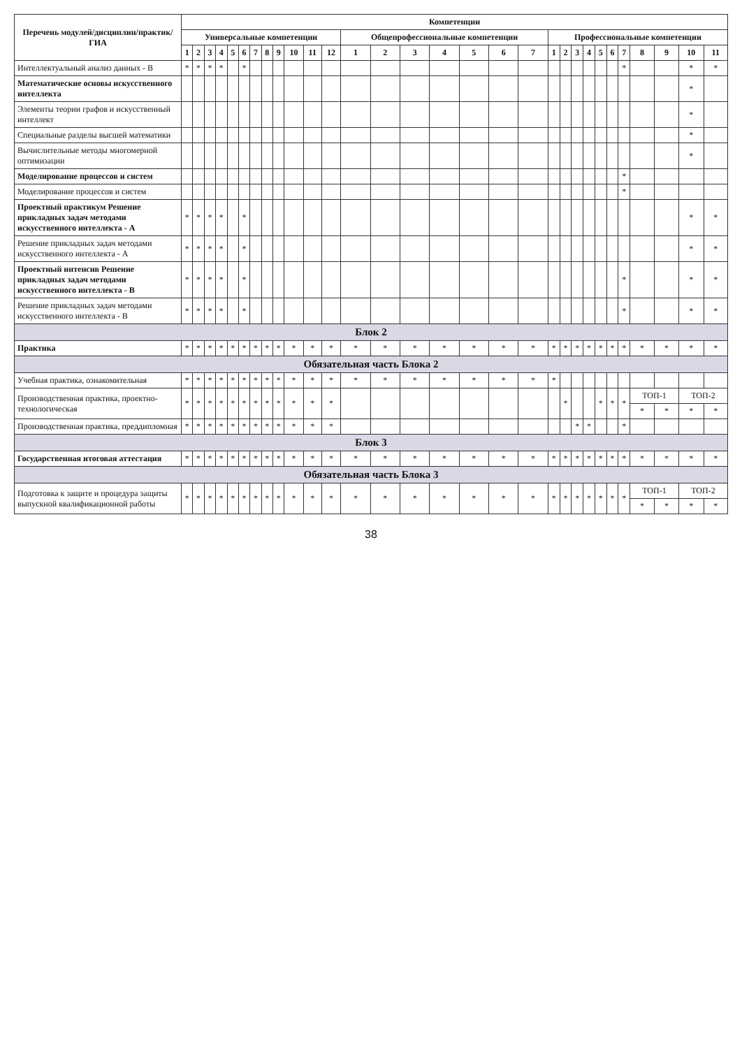| Перечень модулей/дисциплин/практик/ГИА | Компетенции | | | | | | | | | | | | | | | | | | | | | | | | | | | | | |
| --- | --- | --- | --- | --- | --- | --- | --- | --- | --- | --- | --- | --- | --- | --- | --- | --- | --- | --- | --- | --- | --- | --- | --- | --- | --- | --- | --- | --- | --- | --- |
| | Универсальные компетенции | | | | | | | | | | | | Общепрофессиональные компетенции | | | | | | | Профессиональные компетенции | | | | | | | | | | |
| | 1 | 2 | 3 | 4 | 5 | 6 | 7 | 8 | 9 | 10 | 11 | 12 | 1 | 2 | 3 | 4 | 5 | 6 | 7 | 1 | 2 | 3 | 4 | 5 | 6 | 7 | 8 | 9 | 10 | 11 |
| Интеллектуальный анализ данных - В | * | * | * | * | | * | | | | | | | | | | | | | | | | | | | | * | | | * | * |
| Математические основы искусственного интеллекта | | | | | | | | | | | | | | | | | | | | | | | | | | | | | * | |
| Элементы теории графов и искусственный интеллект | | | | | | | | | | | | | | | | | | | | | | | | | | | | | * | |
| Специальные разделы высшей математики | | | | | | | | | | | | | | | | | | | | | | | | | | | | | * | |
| Вычислительные методы многомерной оптимизации | | | | | | | | | | | | | | | | | | | | | | | | | | | | | * | |
| Моделирование процессов и систем | | | | | | | | | | | | | | | | | | | | | | | | | | * | | | | |
| Моделирование процессов и систем | | | | | | | | | | | | | | | | | | | | | | | | | | * | | | | |
| Проектный практикум Решение прикладных задач методами искусственного интеллекта - А | * | * | * | * | | * | | | | | | | | | | | | | | | | | | | | | | | * | * |
| Решение прикладных задач методами искусственного интеллекта - А | * | * | * | * | | * | | | | | | | | | | | | | | | | | | | | | | | * | * |
| Проектный интенсив Решение прикладных задач методами искусственного интеллекта - В | * | * | * | * | | * | | | | | | | | | | | | | | | | | | | | * | | | * | * |
| Решение прикладных задач методами искусственного интеллекта - В | * | * | * | * | | * | | | | | | | | | | | | | | | | | | | | * | | | * | * |
| Блок 2 | | | | | | | | | | | | | | | | | | | | | | | | | | | | | | |
| Практика | * | * | * | * | * | * | * | * | * | * | * | * | * | * | * | * | * | * | * | * | * | * | * | * | * | * | * | * | * | * |
| Обязательная часть Блока 2 | | | | | | | | | | | | | | | | | | | | | | | | | | | | | | |
| Учебная практика, ознакомительная | * | * | * | * | * | * | * | * | * | * | * | * | * | * | * | * | * | * | * | * | | | | | | | | | | |
| Производственная практика, проектно-технологическая | * | * | * | * | * | * | * | * | * | * | * | * | | | | | | | | | * | | | * | * | * | ТОП-1 | | ТОП-2 | |
| | | | | | | | | | | | | | | | | | | | | | | | | | | | * | * | * | * |
| Производственная практика, преддипломная | * | * | * | * | * | * | * | * | * | * | * | * | | | | | | | | | | * | * | | | * | | | | |
| Блок 3 | | | | | | | | | | | | | | | | | | | | | | | | | | | | | | |
| Государственная итоговая аттестация | * | * | * | * | * | * | * | * | * | * | * | * | * | * | * | * | * | * | * | * | * | * | * | * | * | * | * | * | * | * |
| Обязательная часть Блока 3 | | | | | | | | | | | | | | | | | | | | | | | | | | | | | | |
| Подготовка к защите и процедура защиты выпускной квалификационной работы | * | * | * | * | * | * | * | * | * | * | * | * | * | * | * | * | * | * | * | * | * | * | * | * | * | * | ТОП-1 | | ТОП-2 | |
| | | | | | | | | | | | | | | | | | | | | | | | | | | | * | * | * | * |
38